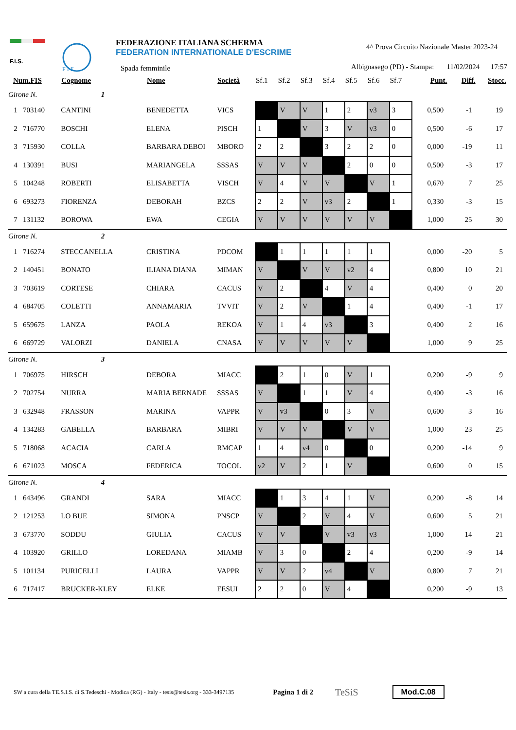F.I.S.
F I E
FEDERAZIONE ITALIANA SCHERMA
FEDERATION INTERNATIONALE D'ESCRIME
Spada femminile
4^ Prova Circuito Nazionale Master 2023-24
Albignasego (PD) - Stampa: 11/02/2024 17:57
| Num.FIS | Cognome | Nome | Società | Sf.1 | Sf.2 | Sf.3 | Sf.4 | Sf.5 | Sf.6 | Sf.7 | Punt. | Diff. | Stocc. |
| --- | --- | --- | --- | --- | --- | --- | --- | --- | --- | --- | --- | --- | --- |
| Girone N. 1 | | | | | | | | | | | | | |
| 1 703140 | CANTINI | BENEDETTA | VICS | | V | V | 1 | 2 | v3 | 3 | 0,500 | -1 | 19 |
| 2 716770 | BOSCHI | ELENA | PISCH | 1 | | V | 3 | V | v3 | 0 | 0,500 | -6 | 17 |
| 3 715930 | COLLA | BARBARA DEBOI | MBORO | 2 | 2 | | 3 | 2 | 2 | 0 | 0,000 | -19 | 11 |
| 4 130391 | BUSI | MARIANGELA | SSSAS | V | V | V | | 2 | 0 | 0 | 0,500 | -3 | 17 |
| 5 104248 | ROBERTI | ELISABETTA | VISCH | V | 4 | V | V | | V | 1 | 0,670 | 7 | 25 |
| 6 693273 | FIORENZA | DEBORAH | BZCS | 2 | 2 | V | v3 | 2 | | 1 | 0,330 | -3 | 15 |
| 7 131132 | BOROWA | EWA | CEGIA | V | V | V | V | V | V | | 1,000 | 25 | 30 |
| Girone N. 2 | | | | | | | | | | | | | |
| 1 716274 | STECCANELLA | CRISTINA | PDCOM | | 1 | 1 | 1 | 1 | 1 | | 0,000 | -20 | 5 |
| 2 140451 | BONATO | ILIANA DIANA | MIMAN | V | | V | V | v2 | 4 | | 0,800 | 10 | 21 |
| 3 703619 | CORTESE | CHIARA | CACUS | V | 2 | | 4 | V | 4 | | 0,400 | 0 | 20 |
| 4 684705 | COLETTI | ANNAMARIA | TVVIT | V | 2 | V | | 1 | 4 | | 0,400 | -1 | 17 |
| 5 659675 | LANZA | PAOLA | REKOA | V | 1 | 4 | v3 | | 3 | | 0,400 | 2 | 16 |
| 6 669729 | VALORZI | DANIELA | CNASA | V | V | V | V | V | | | 1,000 | 9 | 25 |
| Girone N. 3 | | | | | | | | | | | | | |
| 1 706975 | HIRSCH | DEBORA | MIACC | | 2 | 1 | 0 | V | 1 | | 0,200 | -9 | 9 |
| 2 702754 | NURRA | MARIA BERNADE | SSSAS | V | | 1 | 1 | V | 4 | | 0,400 | -3 | 16 |
| 3 632948 | FRASSON | MARINA | VAPPR | V | v3 | | 0 | 3 | V | | 0,600 | 3 | 16 |
| 4 134283 | GABELLA | BARBARA | MIBRI | V | V | V | | V | V | | 1,000 | 23 | 25 |
| 5 718068 | ACACIA | CARLA | RMCAP | 1 | 4 | v4 | 0 | | 0 | | 0,200 | -14 | 9 |
| 6 671023 | MOSCA | FEDERICA | TOCOL | v2 | V | 2 | 1 | V | | | 0,600 | 0 | 15 |
| Girone N. 4 | | | | | | | | | | | | | |
| 1 643496 | GRANDI | SARA | MIACC | | 1 | 3 | 4 | 1 | V | | 0,200 | -8 | 14 |
| 2 121253 | LO BUE | SIMONA | PNSCP | V | | 2 | V | 4 | V | | 0,600 | 5 | 21 |
| 3 673770 | SODDU | GIULIA | CACUS | V | V | | V | v3 | v3 | | 1,000 | 14 | 21 |
| 4 103920 | GRILLO | LOREDANA | MIAMB | V | 3 | 0 | | 2 | 4 | | 0,200 | -9 | 14 |
| 5 101134 | PURICELLI | LAURA | VAPPR | V | V | 2 | v4 | | V | | 0,800 | 7 | 21 |
| 6 717417 | BRUCKER-KLEY | ELKE | EESUI | 2 | 2 | 0 | V | 4 | | | 0,200 | -9 | 13 |
SW a cura della TE.S.I.S. di S.Tedeschi - Modica (RG) - Italy - tesis@tesis.org - 333-3497135 Pagina 1 di 2 TeSiS Mod.C.08